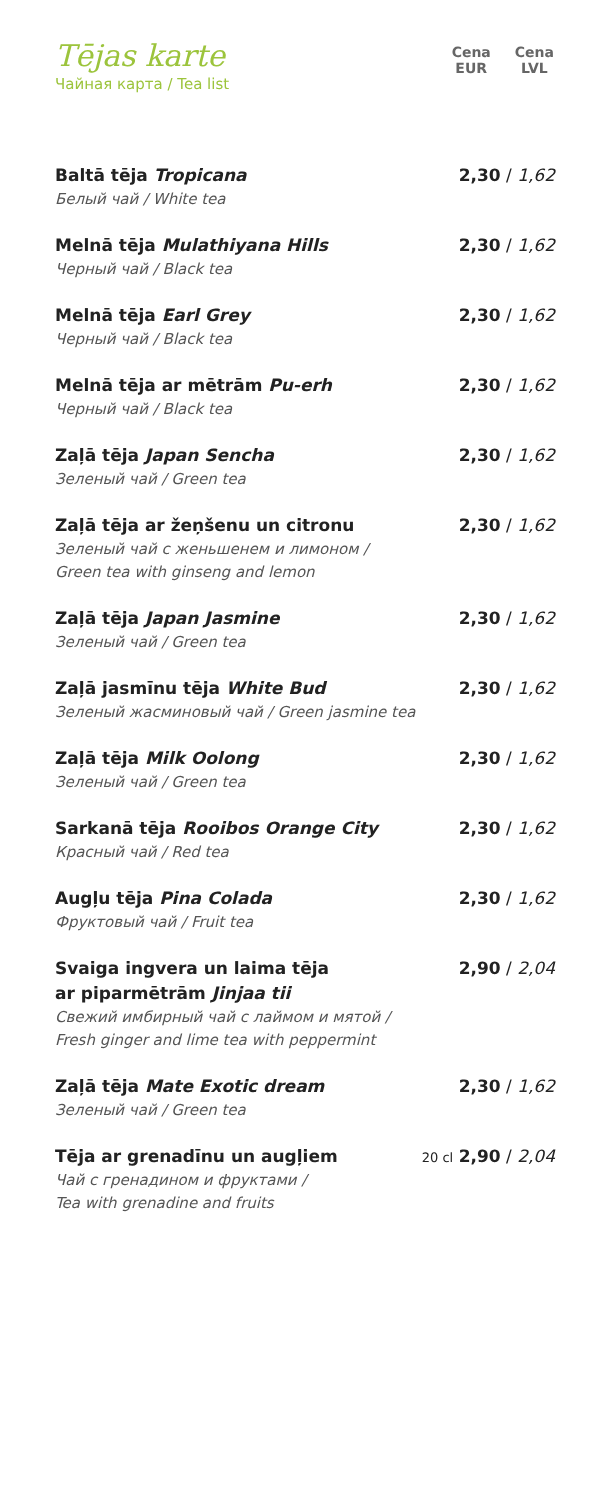Tējas karte
Чайная карта / Tea list
Cena
EUR
Cena
LVL
| Baltā tēja Tropicana Белый чай / White tea | 2,30 / 1,62 |
| Melnā tēja Mulathiyana Hills Черный чай / Black tea | 2,30 / 1,62 |
| Melnā tēja Earl Grey Черный чай / Black tea | 2,30 / 1,62 |
| Melnā tēja ar mētrām Pu-erh Черный чай / Black tea | 2,30 / 1,62 |
| Zaļā tēja Japan Sencha Зеленый чай / Green tea | 2,30 / 1,62 |
| Zaļā tēja ar žeņšenu un citronu Зеленый чай с женьшенем и лимоном / Green tea with ginseng and lemon | 2,30 / 1,62 |
| Zaļā tēja Japan Jasmine Зеленый чай / Green tea | 2,30 / 1,62 |
| Zaļā jasmīnu tēja White Bud Зеленый жасминовый чай / Green jasmine tea | 2,30 / 1,62 |
| Zaļā tēja Milk Oolong Зеленый чай / Green tea | 2,30 / 1,62 |
| Sarkanā tēja Rooibos Orange City Красный чай / Red tea | 2,30 / 1,62 |
| Augļu tēja Pina Colada Фруктовый чай / Fruit tea | 2,30 / 1,62 |
| Svaiga ingvera un laima tēja ar piparmētrām Jinjaa tii Свежий имбирный чай с лаймом и мятой / Fresh ginger and lime tea with peppermint | 2,90 / 2,04 |
| Zaļā tēja Mate Exotic dream Зеленый чай / Green tea | 2,30 / 1,62 |
| Tēja ar grenadīnu un augļiem Чай с гренадином и фруктами / Tea with grenadine and fruits | 20 cl 2,90 / 2,04 |